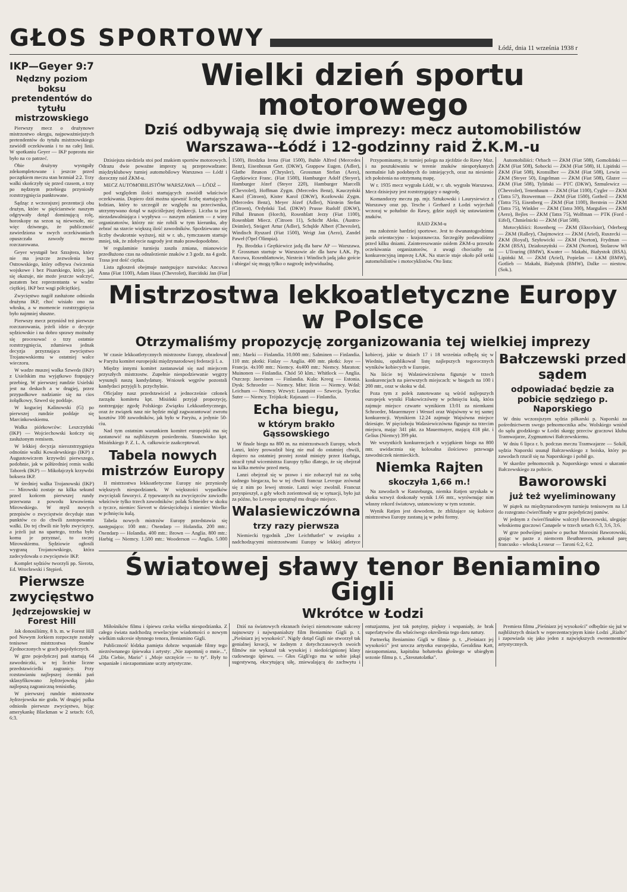GŁOS SPORTOWY
Łódź, dnia 11 września 1938 r
IKP—Geyer 9:7
Nędzny poziom boksu pretendentów do tytułu mistrzowskiego
Pierwszy mecz o drużynowe mistrzostwo okręgu, najpoważniejszych pretendentów do tytułu mistrzowskiego zawiódł oczekiwania i to na całej linii. W spotkaniu Geyer — IKP poprostu nie było na co patrzeć.
Obie drużyny wystąpiły zdekompletowane i jeszcze przed początkiem meczu stan brzmiał 2:2. Trzy walki skończyły się przed czasem, a trzy po nędznym przebiegu przyniosły rozstrzygnięcia punktowane.
Sądząc z wczorajszej prezentacji obu drużyn, które w pięściarstwie naszym odgrywały dotąd dominującą rolę, horoskopy na sezon są niewesołe, nic więc dziwnego, że publiczność zawiedziona w swych oczekiwaniach opuszczała zawody mocno rozczarowana.
Geyer wystąpił bez Szrajtera, który nie ma jeszcze zezwolenia bez Ostrowskiego, który odbywa ćwiczenia wojskowe i bez Pisarskiego, który, jak się okazuje, nie może jeszcze walczyć, pozatem bez reprezentanta w wadze ciężkiej. IKP bez wagi półciężkiej.
Zwycięstwo nagół zasłużone odniosła drużyna IKP, choć wisiało ono na włosku, a w momencie rozstrzygnięcia było najmniej słuszne.
Pierwszy mecz przyniósł też pierwsze rozczarowania, jeżeli idzie o decyzje sędziowskie i na dobro sprawy możnaby się procesować o trzy ostatnie rozstrzygnięcia, zdumiewa jednak decyzja przyznająca zwycięstwo Trojanowskiemu w ostatniej walce wieczoru.
W wadze muszej walka Szweda (IKP) z Usielskim ma wyjątkowo frapujący przebieg. W pierwszej rundzie Usielski jest na deskach a w drugiej, przez przypadkowe nadzianie się na cios żołądkowy, Szwed się poddaje.
W koguciej Kalinowski (G) po pierwszej rundzie poddaje się Marcinkowskiemu.
Walka piórkowców: Leszczyński (IKP) — Wojciechowski kończy się zasłużonym remisem.
W lekkiej decyzja nierozstrzygnięta odnośnie walki Kowalewskiego (IKP) z Augustowiczem krzywdzi pierwszego, podobnie, jak w półśredniej remis walki Taborek (IKP) — Mikołajczyk krzywdzi boksera IKP.
W średniej walka Trojanowski (IKP) — Mirowski zostaje na kilka sekund przed końcem pierwszej rundy przerwana z powodu krwawienia Mirowskiego. W myśl nowych przepisów o zwycięstwie decyduje stan punktów co do chwili zastopowania walki. Do tej chwili nie było zwycięzcy, a jeżeli już na upartego, trzeba było komu je przyznać, to raczej Mirowskiemu. Sędziowie ogłosili wygraną Trojanowskiego, która zadecydowała o zwycięstwie IKP.
Komplet sędziów tworzyli pp. Sierota, Ed. Wrocławski i Stępień.
Pierwsze zwycięstwo
Jędrzejowskiej w Forest Hill
Jak donosiliśmy, 8 b. m. w Forest Hill pod Nowym Jorkiem rozpoczęte zostały tenisowe mistrzostwa Stanów Zjednoczonych w grach pojedyńczych.
W grze pojedyńczej pań startują 64 zawodniczki, w tej liczbie liczne przedstawicielki zagranicy. Przy rozstawianiu najlepszej ósemki pań sklasyfikowano Jędrzejowską jako najlepszą zagraniczną tenisistkę.
W pierwszej rundzie mistrzostw Jędrzejowska nie grała. W drugiej polka odniosła pierwsze zwycięstwo, bijąc amerykankę Blackman w 2 setach: 6:0, 6:3.
Wielki dzień sportu motorowego
Dziś odbywają się dwie imprezy: mecz automobilistów Warszawa--Łódź i 12-godzinny raid Ż.K.M.-u
Dzisiejsza niedziela stoi pod znakiem sportów motorowych. Odrazu dwie poważne imprezy są przeprowadzane: międzyklubowy turniej automobilowy Warszawa — Łódź i doroczny raid ŻKM-u.
MECZ AUTOMOBILISTÓW WARSZAWA — ŁÓDŹ --
pod względem ilości startujących zawiódł właściwie oczekiwania. Dopiero dziś można ujawnić liczbę startujących łodzian, który to szczegół ze względu na przeciwnika, utrzymywano dotąd w najściślejszej dyskrecji. Liczba ta jest niezadawalniająca i wypływa — naszym zdaniem — z winy organizatorów, którzy nic nie robili w tym kierunku, aby zebrać na starcie większą ilość zawodników. Spodziewano się liczby dwukrotnie wyższej, niż w r. ub., tymczasem startuje mniej, tak, że zdobycie nagrody jest mało prawdopodobne.
W regulaminie turnieju zaszła zmiana, mianowicie przedłużono czas na odnalezienie znaków z 3 godz. na 4 godz. Trasa jest dość ciężka.
Lista zgłoszeń obejmuje następujące nazwiska: Ancowa Anna (Fiat 1100), Adam Haus (Chevrolet), Barciński Jan (Fiat 1500), Brodzka Irena (Fiat 1500), Buhle Alfred (Mercedes Benz), Eisenbraun Gert. (DKW), Grappow Eugen. (Adler), Glathe Brunon (Chrysler), Grossman Stefan (Aero), Grętkiewicz Franc. (Fiat 1500), Hamburger Adolf (Steyer), Hamburger Józef (Steyer 220), Hamburger Marcelli (Chevrolet), Hoffman Zygm. (Mercedes Benz), Kauczyński Karol (Citroen), Kister Karol (DKW), Kozłowski Zygm. (Mercedes Benz), Meyer Józef (Adler), Nirstein Stefan (Citroen), Ordyński Tad. (DKW) Prusse Rudolf (DKW), Pilhal Brunon (Horch), Rosenblatt Jerzy (Fiat 1100), Rosenblatt Miecz. (Citroen 11), Schicht Aleks. (Austro-Deimler), Steigert Artur (Adler), Schqlde Albert (Chevrolet), Windisch Ryszard (Fiat 1500), Weigt Jan (Aero), Zandel Paweł (Opel Olimpia).
Pp. Brodzka i Grętkiewicz jadą dla barw AP — Warszawa. P. Grossman startuje w Warszawie ale dla barw ŁAK. Pp. Ancowa, Rosenblattowie, Nirstein i Windisch jadą jako goście i ubiegać się mogą tylko o nagrodę indywidualną.
Przypominamy, że turniej polega na zjeździe do Rawy Maz. i na poszukiwaniu w terenie znaków niespotykanych normalnie lub podobnych do istniejących, oraz na niesienie ich położenia na otrzymaną mapę.
W r. 1935 mecz wygrała Łódź, w r. ub. wygrała Warszawa. Mecz dzisiejszy jest rozstrzygający o nagrodę.
Komandorzy meczu pp. mjr. Sztukowski i Laurysiewicz z Warszawy oraz pp. Tesche i Gerhard z Łodzi wyjechali wczoraj w południe do Rawy, gdzie zajęli się ustawianiem znaków.
RAID ŻKM-u
ma założenie bardziej sportowe. Jest to dwunastogodzinna jazda orientacyjno - krajoznawcza. Szczegóły podawaliśmy przed kilku dniami. Zainteresowanie raidem ŻKM-u przeszło oczekiwania organizatorów, z uwagi chociażby na konkurencyjną imprezę ŁAK. Na starcie staje około pół setki automobilistów i motocyklistów. Oto lista:
Automobiliści: Orbach — ŻKM (Fiat 508), Gomoliński — ŻKM (Fiat 508), Sobocki — ŻKM (Fiat 508), H. Lipiński — ŻKM (Fiat 508), Kronsilber — ŻKM (Fiat 508), Lewin — ŻKM (Steyer 50), Engelman — ŻKM (Fiat 508), Glazer — ŻKM (Fiat 508), Tyliński — PTC (DKW), Szmulewicz — (Chevrolet), Tenenbaum — ŻKM (Fiat 1100), Cygler — ŻKM (Tatra 57), Brawerman — ŻKM (Fiat 1500), Gotheil — ŻKM (Tatra 75), Eisenberg — ŻKM (Fiat 1100), Berstein — ŻKM (Tatra 75), Winkler — ŻKM (Tatra 300), Margulies — ŻKM (Aero), Bejles — ŻKM (Tatra 75), Wolfman — PTK (Ford - Eifel), Chmielnicki — ŻKM (Fiat 508).
Motocykliści: Rosenberg — ŻKM (Ekscelsior), Oderberg — ŻKM (Ralley), Chajmowicz — ŻKM (Ariel), Ruszecki — ŻKM (Royal), Szyłowicki — ŻKM (Norton), Frydman — ŻKM (BSA), Działoszyński — ŻKM (Norton), Stolarow Wł — UTouring (BMW), Kwater — Makabi, Białystok (BSA). Lipiński M. — ŻKM (Ariel), Popielas — ŁKM (BMW), Gotlieb — Makabi, Białystok (BMW), Dalke — niestow. (Sok.).
Mistrzostwa lekkoatletyczne Europy w Polsce
Otrzymaliśmy propozycję zorganizowania tej wielkiej imprezy
W czasie lekkoatletycznych mistrzostw Europy, obradował w Paryżu komitet europejski międzynarodowej federacji l. a.
Między innymi komitet zastanawiał się nad miejscem przyszłych mistrzostw. Zupełnie niespodziewanie węgrzy wysunęli naszą kandydaturę. Wniosek węgrów pozostali kandydaci przyjęli b. przychylnie.
Oficjalny nasz przedstawiciel a jednocześnie członek zarządu komitetu kpt. Misiński przyjął propozycję, zastrzegając zgodę Polskiego Związku Lekkoatletycznego, oraz że związek nasz nie będzie mógł zagwarantować zwrotu kosztów 100 zawodników, jak było w Paryżu, a jedynie 50-ciu.
Nad tym ostatnim warunkiem komitet europejski ma się zastanowić na najbliższym posiedzeniu. Stanowisko kpt. Misińskiego P. Z. L. A. całkowicie zaakceptował.
Tabela nowych mistrzów Europy
II mistrzostwa lekkoatletyczne Europy nie przyniosły większych niespodzianek. W większości wypadków zwyciężali faworyci. Z typowanych na zwycięzców zawiodło właściwie tylko trzech zawodników: polak Schneider w skoku o tyczce, niemiec Sievert w dziesięcioboju i niemiec Woelke w pchnięciu kulą.
Tabela nowych mistrzów Europy przedstawia się następująco: 100 mtr.: Osendarp — Holandia. 200 mtr.: Osendarp — Holandia. 400 mtr.: Brown — Anglia. 800 mtr.: Harbig — Niemcy. 1.500 mtr.: Wooderson — Anglia. 5.000 mtr.: Maeki — Finlandia. 10.000 mtr.: Salminen — Finlandia. 110 mtr. płotki: Finlay — Anglia. 400 mtr. płotki: Joye — Francja. 4x100 mtr.: Niemcy. 4x400 mtr.: Niemcy. Maraton: Muinonen — Finlandia. Chód 50 klm.: Whitlock — Anglia. Oszczep: Jaervinen — Finlandia. Kula: Kreeg — Estonia. Dysk: Schroeder — Niemcy. Młot: Hein — Niemcy. Wdal: Leichum — Niemcy. Wzwyż: Lunquist — Szwecja. Tyczka: Suter — Niemcy. Trójskok: Rajasaari — Finlandia.
Echa biegu,
w którym brakło Gąssowskiego
W finale biegu na 800 m. na mistrzostwach Europy, włoch Lanzi, który prowadził bieg nie mal do ostatniej chwili, dopiero na ostatniej prostej został minięty przez Harbiga, stracił tytuł wicemistrza Europy tylko dlatego, że się obejrzał na kilka metrów przed metą.
Lanzi obejrzał się w prawo i nie zobaczył tuż za sobą żadnego biegacza, bo w tej chwili francuz Leveque zrównał się z nim po lewej stronie. Lanzi więc zwolnił. Francuz przyspieszył, a gdy włoch zorientował się w sytuacji, było już za późno, bo Leveque sprzątnął mu drugie miejsce.
Walasiewiczówna
trzy razy pierwsza
Niemiecki tygodnik „Der Leichthatlet" w związku z nadchodzącymi mistrzostwami Europy w lekkiej atletyce kobiecej, jakie w dniach 17 i 18 września odbędą się w Wiedniu, opublikował listę najlepszych tegorocznych wyników kobiecych w Europie.
Na liście tej Walasiewiczówna figuruje w trzech konkurencjach na pierwszych miejscach: w biegach na 100 i 200 mtr., oraz w skoku w dal.
Poza tym z polek zanotowane są wśród najlepszych europejek wyniki Flakowiczówny w pchnięciu kulą, która zajmuje miejsce czwarte wynikiem 13:01 za niemkami Schroeder, Mauermayer i Wessel oraz Wajsówny w tej samej konkurencji. Wynikiem 12:24 zajmuje Wajsówna miejsce dziesiąte. W pięcioboju Walasiewiczówna figuruje na trzecim miejscu, mając 341 pkt. za Mauermayer, mającą 418 pkt. i Gelius (Niemcy) 399 pkt.
We wszystkich konkurencjach z wyjątkiem biegu na 800 mtr. uwidacznia się kolosalna ilościowo przewaga zawodniczek niemieckich.
Niemka Rajten
skoczyła 1,66 m.!
Na zawodach w Ranzeburgu, niemka Ratjen uzyskała w skoku wzwyż doskonały wynik 1.66 mtr., wyrównując nim własny rekord światowy, ustanowiony w tym sezonie.
Wynik Ratjen jest dowodem, że zbliżające się kobiece mistrzostwa Europy zastaną ją w pełni formy.
Bałczewski przed sądem
odpowiadać będzie za pobicie sędziego p. Naporskiego
W dniu wczorajszym sędzia piłkarski p. Naporski za pośrednictwem swego pełnomocnika adw. Wolskiego wniósł do sądu grodzkiego w Łodzi skargę przeciw graczowi klubu Tramwajarze, Zygmuntowi Bałczewskiemu.
W dniu 6 lipca r. b. podczas meczu Tramwajarze — Sokół, sędzia Naporski usunął Bałczewskiego z boiska, który po zawodach rzucił się na Naporskiego i pobił go.
W skardze pełnomocnik p. Naporskiego wnosi o ukaranie Bałczewskiego za pobicie.
Baworowski
już też wyeliminowany
W piątek na międzynarodowym turnieju tenisowym na LI do rozegrano ćwierćfinały w grze pojedyńczej panów.
W jednym z ćwierćfinałów walczył Baworowski, ulegając włoskiemu graczowi Canapele w trzech setach 6:3, 3:6, 3:6.
W grze podwójnej panów o puchar Morosini Baworowski, grając w parze z niemcem Beuthnerem, pokonał parę francusko - włoską Lesseur — Taroni 6:2, 6:2.
Światowej sławy tenor Beniamino Gigli
Wkrótce w Łodzi
Miłośników filmu i śpiewu czeka wielka niespodzianka. Z całego świata nadchodzą rewelacyjne wiadomości o nowym wielkim sukcesie słynnego tenora, Beniamino Gigli.
Publiczność łódzka pamięta dobrze wspaniałe filmy tego niezrównanego śpiewaka i artysty: „Nie zapomnij o mnie...", „Dla Ciebie, Mario" i „Moje szczęście — to ty". Były to wspaniałe i niezapomniane uczty artystyczne.
Dziś na światowych ekranach święci nienotowane sukcesy najnowszy i najwspanialszy film Beniamino Gigli p. t. „Pieśniarz jej wysokości". Nigdy dotąd Gigli nie stworzył tak genialnej kreacji, w żadnym z dotychczasowych swoich filmów nie wykazał tak wysokiej i niedoścignionej klasy cudownego śpiewu. — Głos Gigli'ego ma w sobie jakąś sugestywną, ekscytującą siłę, zniewalającą do zachwytu i entuzjazmu, jest tak potężny, piękny i wspaniały, że brak superlatywów dla właściwego określenia tego daru natury.
Partnerką Beniamino Gigli w filmie p. t. „Pieśniarz jej wysokości" jest urocza artystka europejska, Geraldina Katt, niezapomniana, kapitalna bohaterka głośnego w ubiegłym sezonie filmu p. t. „Szesnatolatka".
Premiera filmu „Pieśniarz jej wysokości" odbędzie się już w najbliższych dniach w reprezentacyjnym kinie Łodzi „Rialto" i zapowiada się jako jeden z największych ewenementów artystycznych.